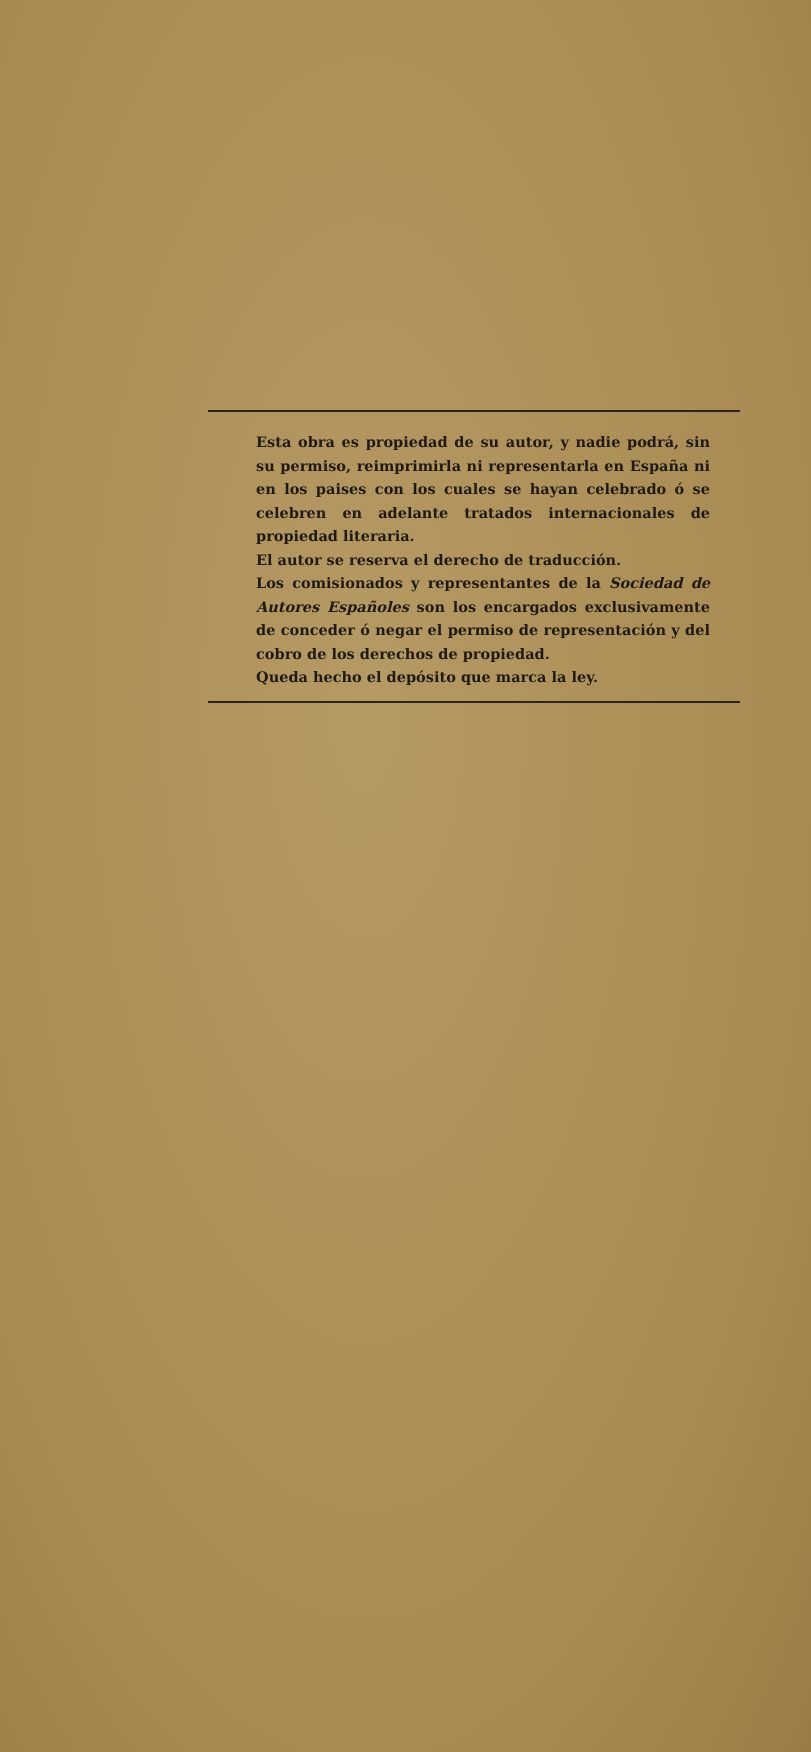Esta obra es propiedad de su autor, y nadie podrá, sin su permiso, reimprimirla ni representarla en España ni en los paises con los cuales se hayan celebrado ó se celebren en adelante tratados internacionales de propiedad literaria.
El autor se reserva el derecho de traducción.
Los comisionados y representantes de la Sociedad de Autores Españoles son los encargados exclusivamente de conceder ó negar el permiso de representación y del cobro de los derechos de propiedad.
Queda hecho el depósito que marca la ley.